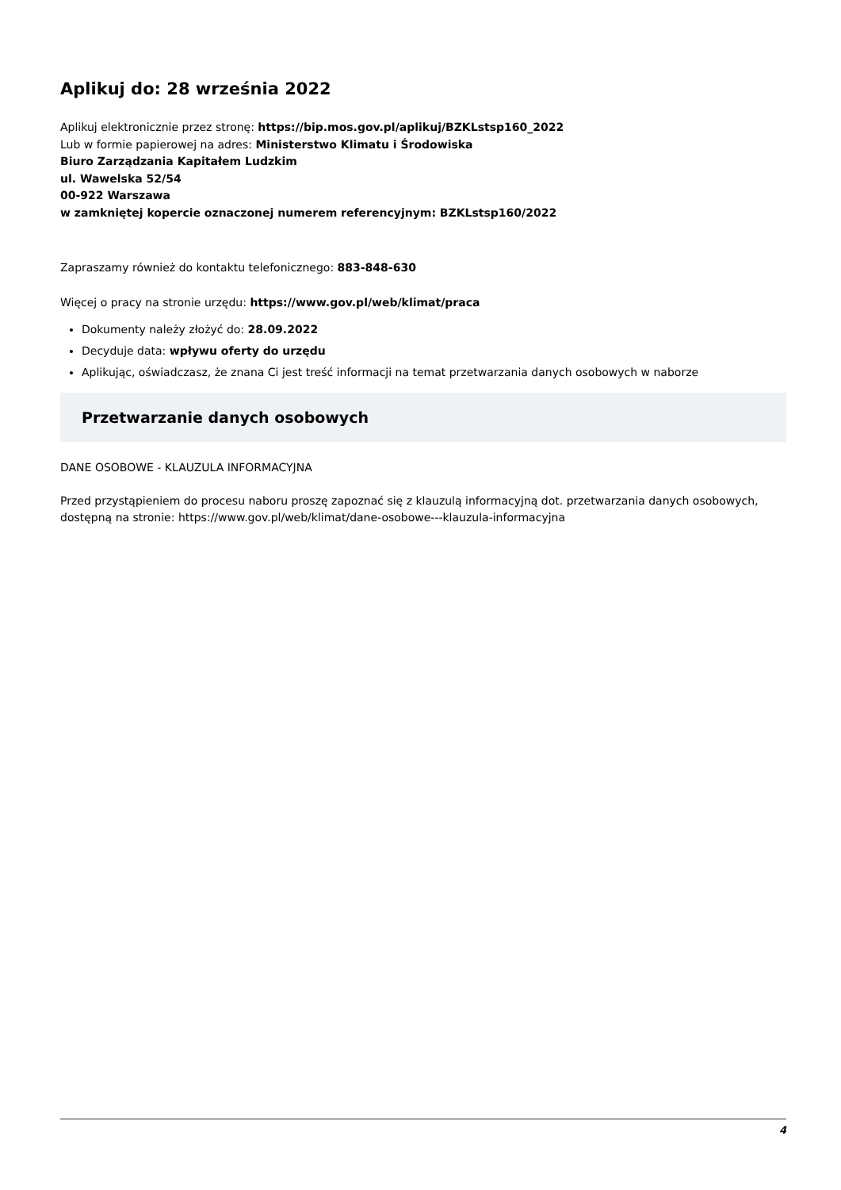Aplikuj do: 28 września 2022
Aplikuj elektronicznie przez stronę: https://bip.mos.gov.pl/aplikuj/BZKLstsp160_2022
Lub w formie papierowej na adres: Ministerstwo Klimatu i Środowiska
Biuro Zarządzania Kapitałem Ludzkim
ul. Wawelska 52/54
00-922 Warszawa
w zamkniętej kopercie oznaczonej numerem referencyjnym: BZKLstsp160/2022
Zapraszamy również do kontaktu telefonicznego: 883-848-630
Więcej o pracy na stronie urzędu: https://www.gov.pl/web/klimat/praca
Dokumenty należy złożyć do: 28.09.2022
Decyduje data: wpływu oferty do urzędu
Aplikując, oświadczasz, że znana Ci jest treść informacji na temat przetwarzania danych osobowych w naborze
Przetwarzanie danych osobowych
DANE OSOBOWE - KLAUZULA INFORMACYJNA
Przed przystąpieniem do procesu naboru proszę zapoznać się z klauzulą informacyjną dot. przetwarzania danych osobowych, dostępną na stronie: https://www.gov.pl/web/klimat/dane-osobowe---klauzula-informacyjna
4